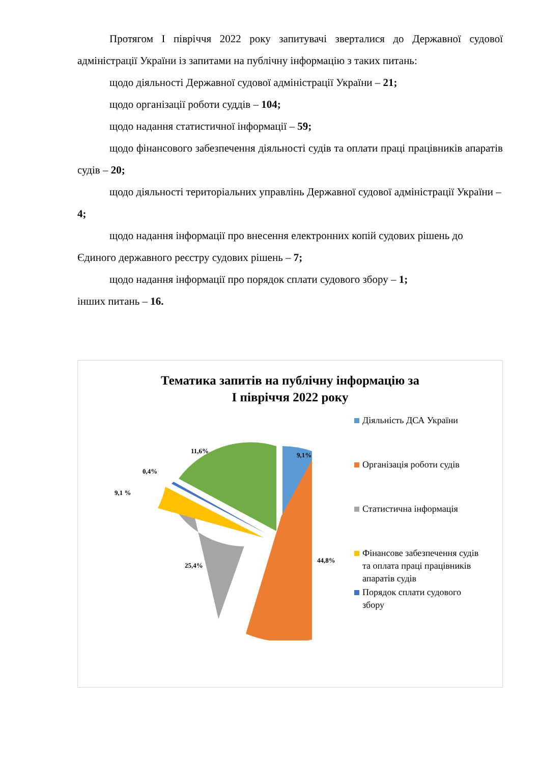Протягом І півріччя 2022 року запитувачі зверталися до Державної судової адміністрації України із запитами на публічну інформацію з таких питань:
щодо діяльності Державної судової адміністрації України – 21;
щодо організації роботи суддів – 104;
щодо надання статистичної інформації – 59;
щодо фінансового забезпечення діяльності судів та оплати праці працівників апаратів судів – 20;
щодо діяльності територіальних управлінь Державної судової адміністрації України – 4;
щодо надання інформації про внесення електронних копій судових рішень до Єдиного державного реєстру судових рішень – 7;
щодо надання інформації про порядок сплати судового збору – 1;
інших питань – 16.
Тематика запитів на публічну інформацію за
І півріччя 2022 року
9,1%
11,6%
0,4%
9,1 %
44,8%
25,4%
Діяльність ДСА України
Організація роботи судів
Статистична інформація
Фінансове забезпечення судів та оплата праці працівників апаратів судів
Порядок сплати судового збору